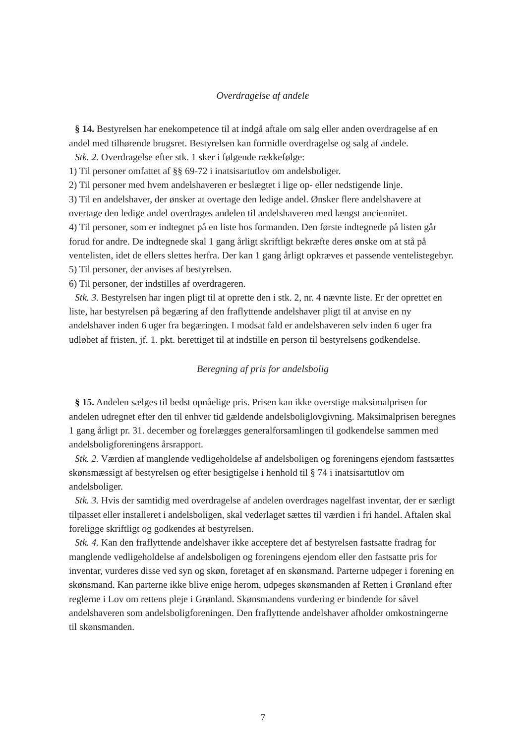Overdragelse af andele
§ 14. Bestyrelsen har enekompetence til at indgå aftale om salg eller anden overdragelse af en andel med tilhørende brugsret. Bestyrelsen kan formidle overdragelse og salg af andele.
Stk. 2. Overdragelse efter stk. 1 sker i følgende rækkefølge:
1) Til personer omfattet af §§ 69-72 i inatsisartutlov om andelsboliger.
2) Til personer med hvem andelshaveren er beslægtet i lige op- eller nedstigende linje.
3) Til en andelshaver, der ønsker at overtage den ledige andel. Ønsker flere andelshavere at overtage den ledige andel overdrages andelen til andelshaveren med længst anciennitet.
4) Til personer, som er indtegnet på en liste hos formanden. Den første indtegnede på listen går forud for andre. De indtegnede skal 1 gang årligt skriftligt bekræfte deres ønske om at stå på ventelisten, idet de ellers slettes herfra. Der kan 1 gang årligt opkræves et passende ventelistegebyr.
5) Til personer, der anvises af bestyrelsen.
6) Til personer, der indstilles af overdrageren.
Stk. 3. Bestyrelsen har ingen pligt til at oprette den i stk. 2, nr. 4 nævnte liste. Er der oprettet en liste, har bestyrelsen på begæring af den fraflyttende andelshaver pligt til at anvise en ny andelshaver inden 6 uger fra begæringen. I modsat fald er andelshaveren selv inden 6 uger fra udløbet af fristen, jf. 1. pkt. berettiget til at indstille en person til bestyrelsens godkendelse.
Beregning af pris for andelsbolig
§ 15. Andelen sælges til bedst opnåelige pris. Prisen kan ikke overstige maksimalprisen for andelen udregnet efter den til enhver tid gældende andelsboliglovgivning. Maksimalprisen beregnes 1 gang årligt pr. 31. december og forelægges generalforsamlingen til godkendelse sammen med andelsboligforeningens årsrapport.
Stk. 2. Værdien af manglende vedligeholdelse af andelsboligen og foreningens ejendom fastsættes skønsmæssigt af bestyrelsen og efter besigtigelse i henhold til § 74 i inatsisartutlov om andelsboliger.
Stk. 3. Hvis der samtidig med overdragelse af andelen overdrages nagelfast inventar, der er særligt tilpasset eller installeret i andelsboligen, skal vederlaget sættes til værdien i fri handel. Aftalen skal foreligge skriftligt og godkendes af bestyrelsen.
Stk. 4. Kan den fraflyttende andelshaver ikke acceptere det af bestyrelsen fastsatte fradrag for manglende vedligeholdelse af andelsboligen og foreningens ejendom eller den fastsatte pris for inventar, vurderes disse ved syn og skøn, foretaget af en skønsmand. Parterne udpeger i forening en skønsmand. Kan parterne ikke blive enige herom, udpeges skønsmanden af Retten i Grønland efter reglerne i Lov om rettens pleje i Grønland. Skønsmandens vurdering er bindende for såvel andelshaveren som andelsboligforeningen. Den fraflyttende andelshaver afholder omkostningerne til skønsmanden.
7